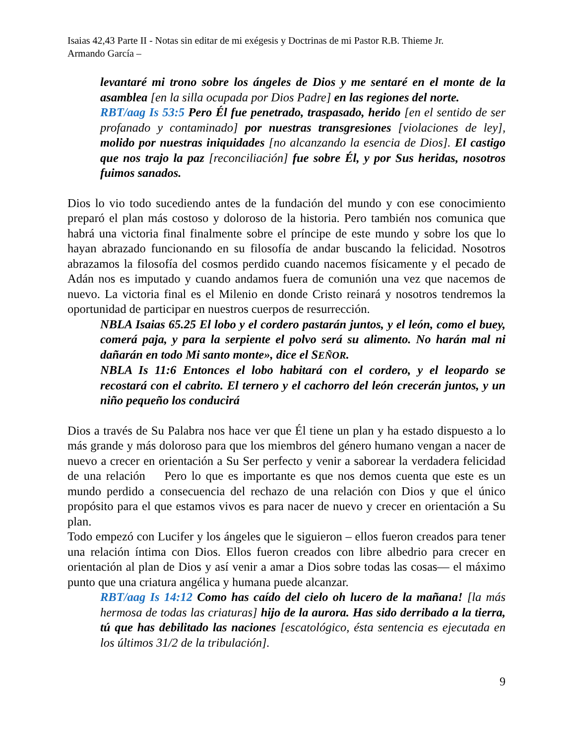Isaias 42,43 Parte II - Notas sin editar de mi exégesis y Doctrinas de mi Pastor R.B. Thieme Jr.
Armando García –
levantaré mi trono sobre los ángeles de Dios y me sentaré en el monte de la asamblea [en la silla ocupada por Dios Padre] en las regiones del norte.
RBT/aag Is 53:5 Pero Él fue penetrado, traspasado, herido [en el sentido de ser profanado y contaminado] por nuestras transgresiones [violaciones de ley], molido por nuestras iniquidades [no alcanzando la esencia de Dios]. El castigo que nos trajo la paz [reconciliación] fue sobre Él, y por Sus heridas, nosotros fuimos sanados.
Dios lo vio todo sucediendo antes de la fundación del mundo y con ese conocimiento preparó el plan más costoso y doloroso de la historia. Pero también nos comunica que habrá una victoria final finalmente sobre el príncipe de este mundo y sobre los que lo hayan abrazado funcionando en su filosofía de andar buscando la felicidad. Nosotros abrazamos la filosofía del cosmos perdido cuando nacemos físicamente y el pecado de Adán nos es imputado y cuando andamos fuera de comunión una vez que nacemos de nuevo. La victoria final es el Milenio en donde Cristo reinará y nosotros tendremos la oportunidad de participar en nuestros cuerpos de resurrección.
NBLA Isaias 65.25 El lobo y el cordero pastarán juntos, y el león, como el buey, comerá paja, y para la serpiente el polvo será su alimento. No harán mal ni dañarán en todo Mi santo monte», dice el SEÑOR.
NBLA Is 11:6 Entonces el lobo habitará con el cordero, y el leopardo se recostará con el cabrito. El ternero y el cachorro del león crecerán juntos, y un niño pequeño los conducirá
Dios a través de Su Palabra nos hace ver que Él tiene un plan y ha estado dispuesto a lo más grande y más doloroso para que los miembros del género humano vengan a nacer de nuevo a crecer en orientación a Su Ser perfecto y venir a saborear la verdadera felicidad de una relación Pero lo que es importante es que nos demos cuenta que este es un mundo perdido a consecuencia del rechazo de una relación con Dios y que el único propósito para el que estamos vivos es para nacer de nuevo y crecer en orientación a Su plan.
Todo empezó con Lucifer y los ángeles que le siguieron – ellos fueron creados para tener una relación íntima con Dios. Ellos fueron creados con libre albedrio para crecer en orientación al plan de Dios y así venir a amar a Dios sobre todas las cosas— el máximo punto que una criatura angélica y humana puede alcanzar.
RBT/aag Is 14:12 Como has caído del cielo oh lucero de la mañana! [la más hermosa de todas las criaturas] hijo de la aurora. Has sido derribado a la tierra, tú que has debilitado las naciones [escatológico, ésta sentencia es ejecutada en los últimos 31/2 de la tribulación].
9